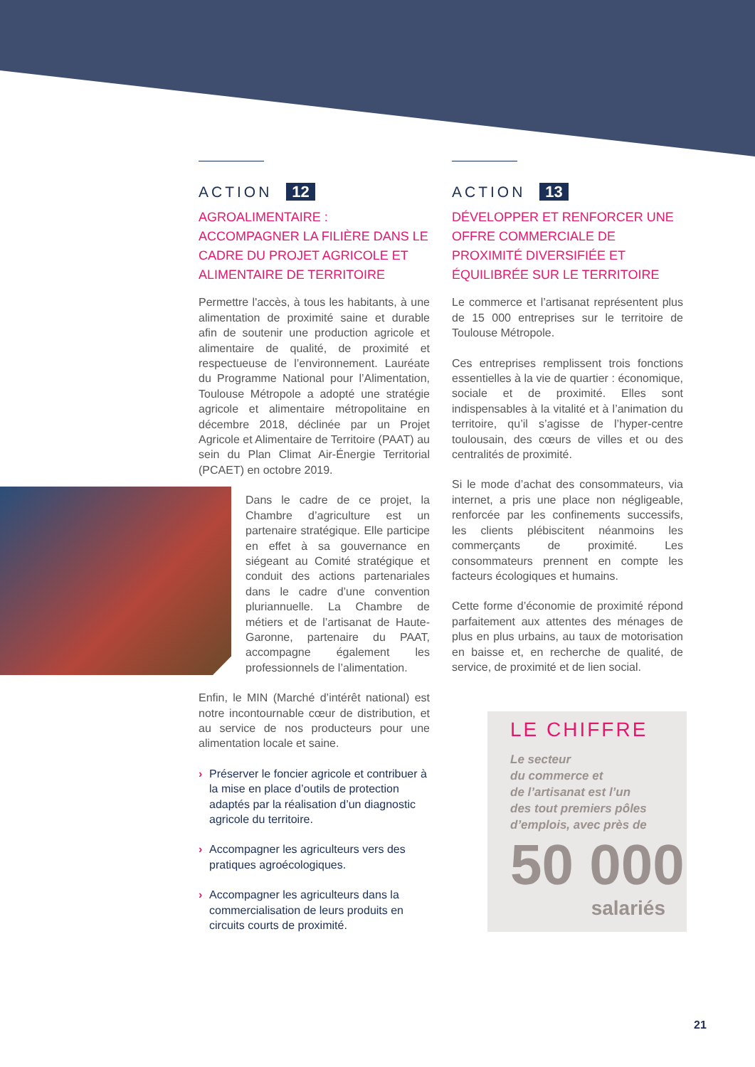ACTION 12
AGROALIMENTAIRE :
ACCOMPAGNER LA FILIÈRE DANS LE CADRE DU PROJET AGRICOLE ET ALIMENTAIRE DE TERRITOIRE
Permettre l'accès, à tous les habitants, à une alimentation de proximité saine et durable afin de soutenir une production agricole et alimentaire de qualité, de proximité et respectueuse de l’environnement. Lauréate du Programme National pour l’Alimentation, Toulouse Métropole a adopté une stratégie agricole et alimentaire métropolitaine en décembre 2018, déclinée par un Projet Agricole et Alimentaire de Territoire (PAAT) au sein du Plan Climat Air-Énergie Territorial (PCAET) en octobre 2019.
Dans le cadre de ce projet, la Chambre d’agriculture est un partenaire stratégique. Elle participe en effet à sa gouvernance en siégeant au Comité stratégique et conduit des actions partenariales dans le cadre d’une convention pluriannuelle. La Chambre de métiers et de l’artisanat de Haute-Garonne, partenaire du PAAT, accompagne également les professionnels de l’alimentation.
Enfin, le MIN (Marché d’intérêt national) est notre incontournable cœur de distribution, et au service de nos producteurs pour une alimentation locale et saine.
› Préserver le foncier agricole et contribuer à la mise en place d’outils de protection adaptés par la réalisation d’un diagnostic agricole du territoire.
› Accompagner les agriculteurs vers des pratiques agroécologiques.
› Accompagner les agriculteurs dans la commercialisation de leurs produits en circuits courts de proximité.
ACTION 13
DÉVELOPPER ET RENFORCER UNE OFFRE COMMERCIALE DE PROXIMITÉ DIVERSIFIÉE ET ÉQUILIBRÉE SUR LE TERRITOIRE
Le commerce et l’artisanat représentent plus de 15 000 entreprises sur le territoire de Toulouse Métropole.
Ces entreprises remplissent trois fonctions essentielles à la vie de quartier : économique, sociale et de proximité. Elles sont indispensables à la vitalité et à l’animation du territoire, qu’il s’agisse de l’hyper-centre toulousain, des cœurs de villes et ou des centralités de proximité.
Si le mode d’achat des consommateurs, via internet, a pris une place non négligeable, renforcée par les confinements successifs, les clients plébiscitent néanmoins les commerçants de proximité. Les consommateurs prennent en compte les facteurs écologiques et humains.
Cette forme d’économie de proximité répond parfaitement aux attentes des ménages de plus en plus urbains, au taux de motorisation en baisse et, en recherche de qualité, de service, de proximité et de lien social.
LE CHIFFRE
Le secteur
du commerce et
de l’artisanat est l’un
des tout premiers pôles
d’emplois, avec près de
50 000
salariés
21